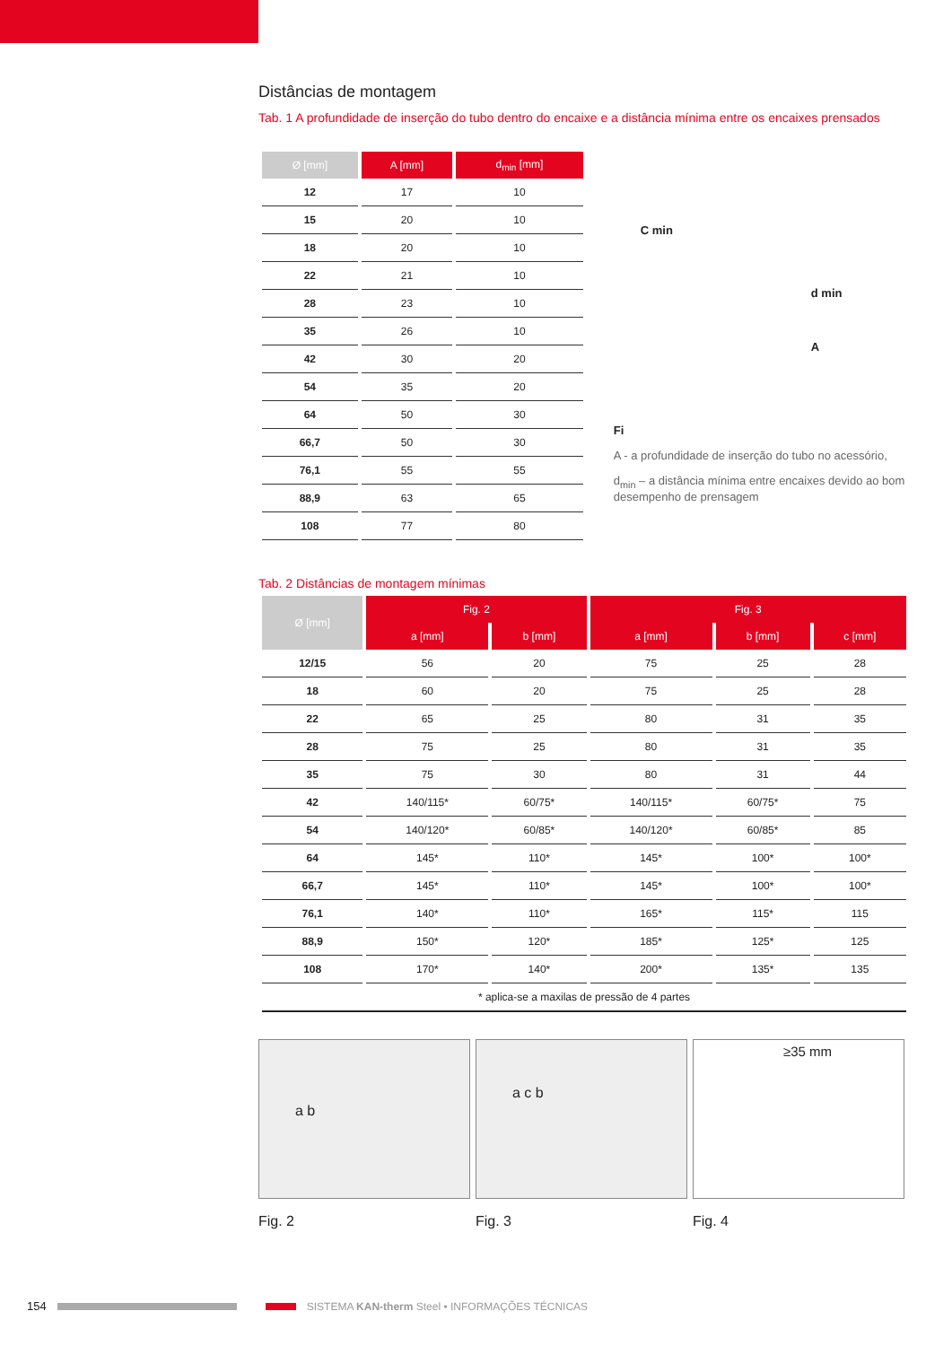Distâncias de montagem
Tab. 1 A profundidade de inserção do tubo dentro do encaixe e a distância mínima entre os encaixes prensados
| Ø [mm] | A [mm] | d<sub>min</sub> [mm] |
| --- | --- | --- |
| 12 | 17 | 10 |
| 15 | 20 | 10 |
| 18 | 20 | 10 |
| 22 | 21 | 10 |
| 28 | 23 | 10 |
| 35 | 26 | 10 |
| 42 | 30 | 20 |
| 54 | 35 | 20 |
| 64 | 50 | 30 |
| 66,7 | 50 | 30 |
| 76,1 | 55 | 55 |
| 88,9 | 63 | 65 |
| 108 | 77 | 80 |
C min
d min
A
Fi
A - a profundidade de inserção do tubo no acessório,
d<sub>min</sub> – a distância mínima entre encaixes devido ao bom desempenho de prensagem
Tab. 2 Distâncias de montagem mínimas
| Ø [mm] | Fig. 2 | | Fig. 3 | | |
| --- | --- | --- | --- | --- | --- |
| | a [mm] | b [mm] | a [mm] | b [mm] | c [mm] |
| 12/15 | 56 | 20 | 75 | 25 | 28 |
| 18 | 60 | 20 | 75 | 25 | 28 |
| 22 | 65 | 25 | 80 | 31 | 35 |
| 28 | 75 | 25 | 80 | 31 | 35 |
| 35 | 75 | 30 | 80 | 31 | 44 |
| 42 | 140/115* | 60/75* | 140/115* | 60/75* | 75 |
| 54 | 140/120* | 60/85* | 140/120* | 60/85* | 85 |
| 64 | 145* | 110* | 145* | 100* | 100* |
| 66,7 | 145* | 110* | 145* | 100* | 100* |
| 76,1 | 140* | 110* | 165* | 115* | 115 |
| 88,9 | 150* | 120* | 185* | 125* | 125 |
| 108 | 170* | 140* | 200* | 135* | 135 |
| * aplica-se a maxilas de pressão de 4 partes | | | | | |
a b
Fig. 2
a c b
Fig. 3
≥35 mm
Fig. 4
154 SISTEMA KAN-therm Steel • INFORMAÇÕES TÉCNICAS